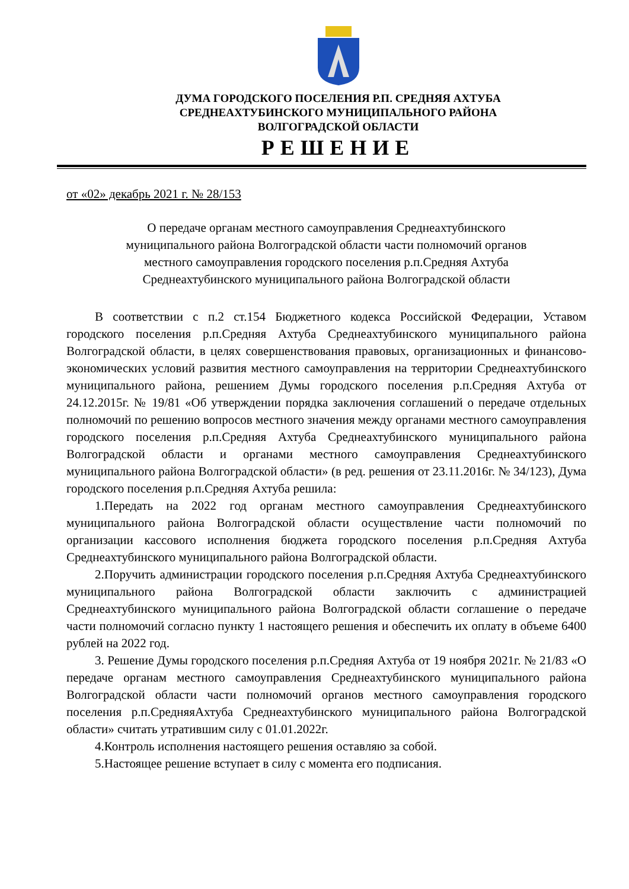ДУМА ГОРОДСКОГО ПОСЕЛЕНИЯ Р.П. СРЕДНЯЯ АХТУБА
СРЕДНЕАХТУБИНСКОГО МУНИЦИПАЛЬНОГО РАЙОНА
ВОЛГОГРАДСКОЙ ОБЛАСТИ
РЕШЕНИЕ
от «02» декабрь 2021 г. № 28/153
О передаче органам местного самоуправления Среднеахтубинского
муниципального района Волгоградской области части полномочий органов
местного самоуправления городского поселения р.п.Средняя Ахтуба
Среднеахтубинского муниципального района Волгоградской области
В соответствии с п.2 ст.154 Бюджетного кодекса Российской Федерации, Уставом городского поселения р.п.Средняя Ахтуба Среднеахтубинского муниципального района Волгоградской области, в целях совершенствования правовых, организационных и финансово-экономических условий развития местного самоуправления на территории Среднеахтубинского муниципального района, решением Думы городского поселения р.п.Средняя Ахтуба от 24.12.2015г. № 19/81 «Об утверждении порядка заключения соглашений о передаче отдельных полномочий по решению вопросов местного значения между органами местного самоуправления городского поселения р.п.Средняя Ахтуба Среднеахтубинского муниципального района Волгоградской области и органами местного самоуправления Среднеахтубинского муниципального района Волгоградской области» (в ред. решения от 23.11.2016г. № 34/123), Дума городского поселения р.п.Средняя Ахтуба решила:
1.Передать на 2022 год органам местного самоуправления Среднеахтубинского муниципального района Волгоградской области осуществление части полномочий по организации кассового исполнения бюджета городского поселения р.п.Средняя Ахтуба Среднеахтубинского муниципального района Волгоградской области.
2.Поручить администрации городского поселения р.п.Средняя Ахтуба Среднеахтубинского муниципального района Волгоградской области заключить с администрацией Среднеахтубинского муниципального района Волгоградской области соглашение о передаче части полномочий согласно пункту 1 настоящего решения и обеспечить их оплату в объеме 6400 рублей на 2022 год.
3. Решение Думы городского поселения р.п.Средняя Ахтуба от 19 ноября 2021г. № 21/83 «О передаче органам местного самоуправления Среднеахтубинского муниципального района Волгоградской области части полномочий органов местного самоуправления городского поселения р.п.СредняяАхтуба Среднеахтубинского муниципального района Волгоградской области» считать утратившим силу с 01.01.2022г.
4.Контроль исполнения настоящего решения оставляю за собой.
5.Настоящее решение вступает в силу с момента его подписания.